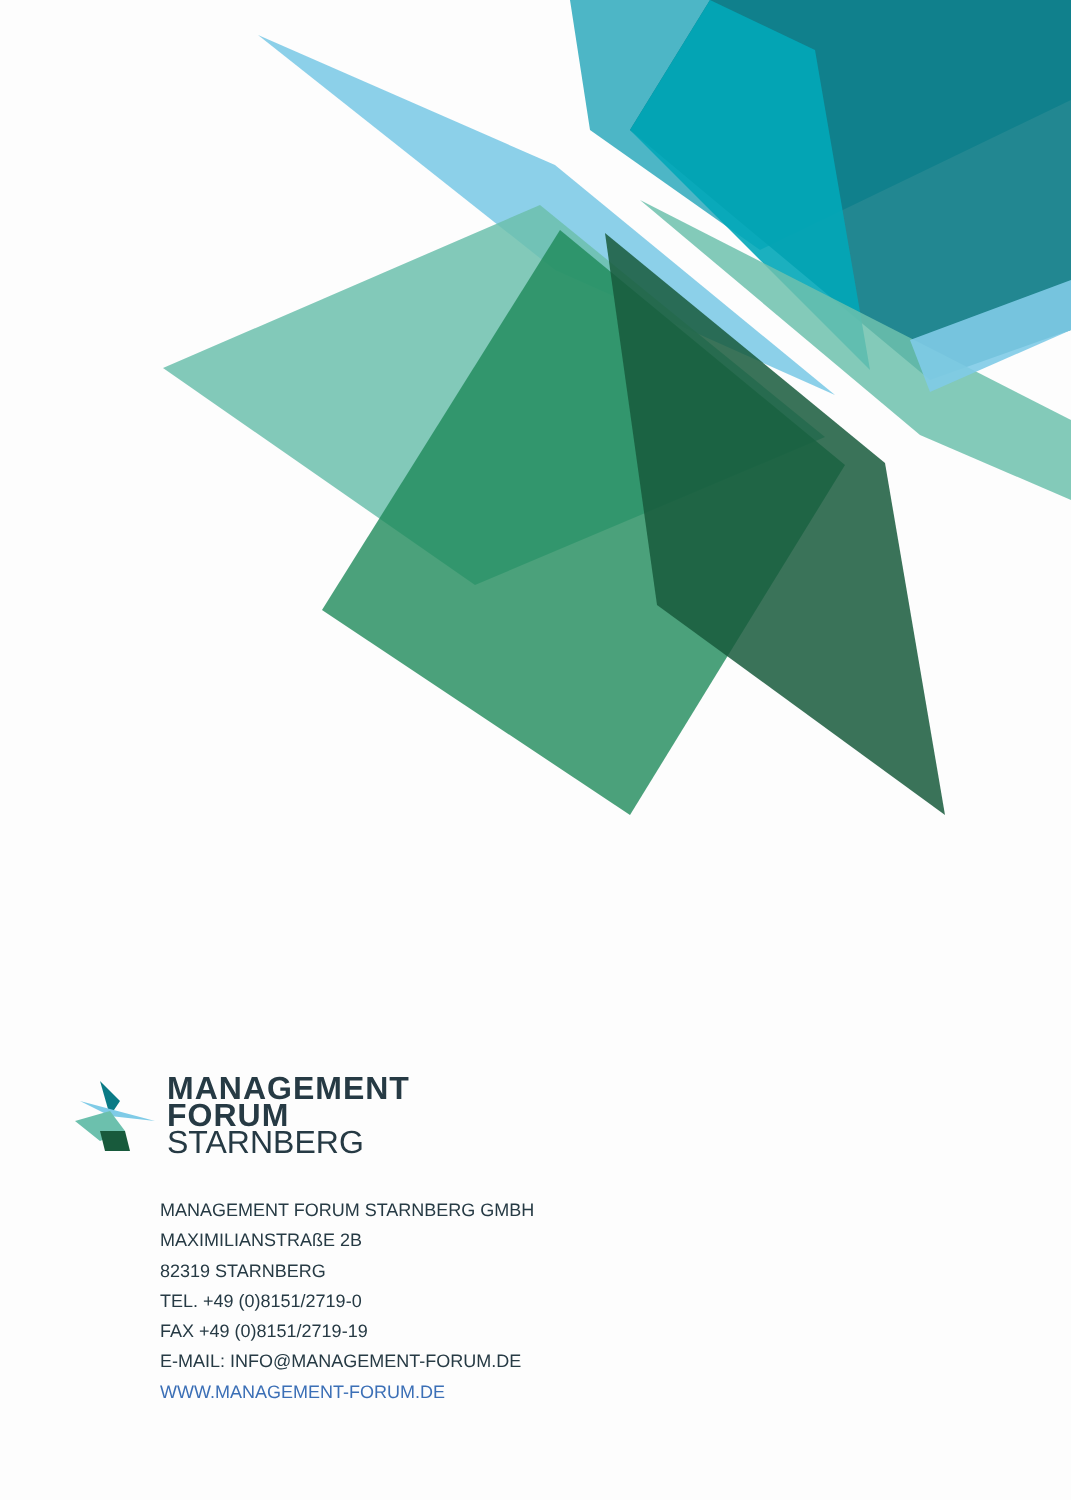MANAGEMENT
FORUM
STARNBERG
MANAGEMENT FORUM STARNBERG GMBH
MAXIMILIANSTRAßE 2B
82319 STARNBERG
TEL. +49 (0)8151/2719-0
FAX +49 (0)8151/2719-19
E-MAIL: INFO@MANAGEMENT-FORUM.DE
WWW.MANAGEMENT-FORUM.DE